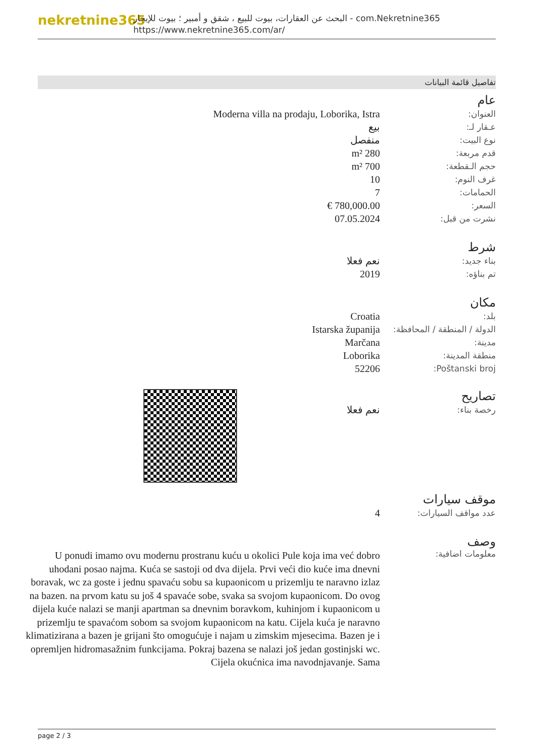nekretnine365
البحث عن العقارات، بيوت للبيع ، شقق و أمبير ؛ بيوت للإيجار - com.Nekretnine365
https://www.nekretnine365.com/ar/
تفاصيل قائمة البيانات
عام
| العنوان: | Moderna villa na prodaju, Loborika, Istra |
| عـقار لـ: | بيع |
| نوع البيت: | منفصل |
| قدم مربعة: | 280 m² |
| حجم الـقطعة: | 700 m² |
| غرف النوم: | 10 |
| الحمامات: | 7 |
| السعر: | 780,000.00 € |
| نشرت من قبل: | 07.05.2024 |
شرط
| بناء جديد: | نعم فعلا |
| تم بناؤه: | 2019 |
مكان
| بلد: | Croatia |
| الدولة / المنطقة / المحافظة: | Istarska županija |
| مدينة: | Marčana |
| منطقة المدينة: | Loborika |
| Poštanski broj: | 52206 |
تصاريح
| رخصة بناء: | نعم فعلا |
موقف سيارات
| عدد مواقف السيارات: | 4 |
وصف
معلومات اضافية:
U ponudi imamo ovu modernu prostranu kuću u okolici Pule koja ima već dobro uhodani posao najma. Kuća se sastoji od dva dijela. Prvi veći dio kuće ima dnevni boravak, wc za goste i jednu spavaću sobu sa kupaonicom u prizemlju te naravno izlaz na bazen. na prvom katu su još 4 spavaće sobe, svaka sa svojom kupaonicom. Do ovog dijela kuće nalazi se manji apartman sa dnevnim boravkom, kuhinjom i kupaonicom u prizemlju te spavaćom sobom sa svojom kupaonicom na katu. Cijela kuća je naravno klimatizirana a bazen je grijani što omogućuje i najam u zimskim mjesecima. Bazen je i opremljen hidromasažnim funkcijama. Pokraj bazena se nalazi još jedan gostinjski wc. Cijela okućnica ima navodnjavanje. Sama
page 2 / 3